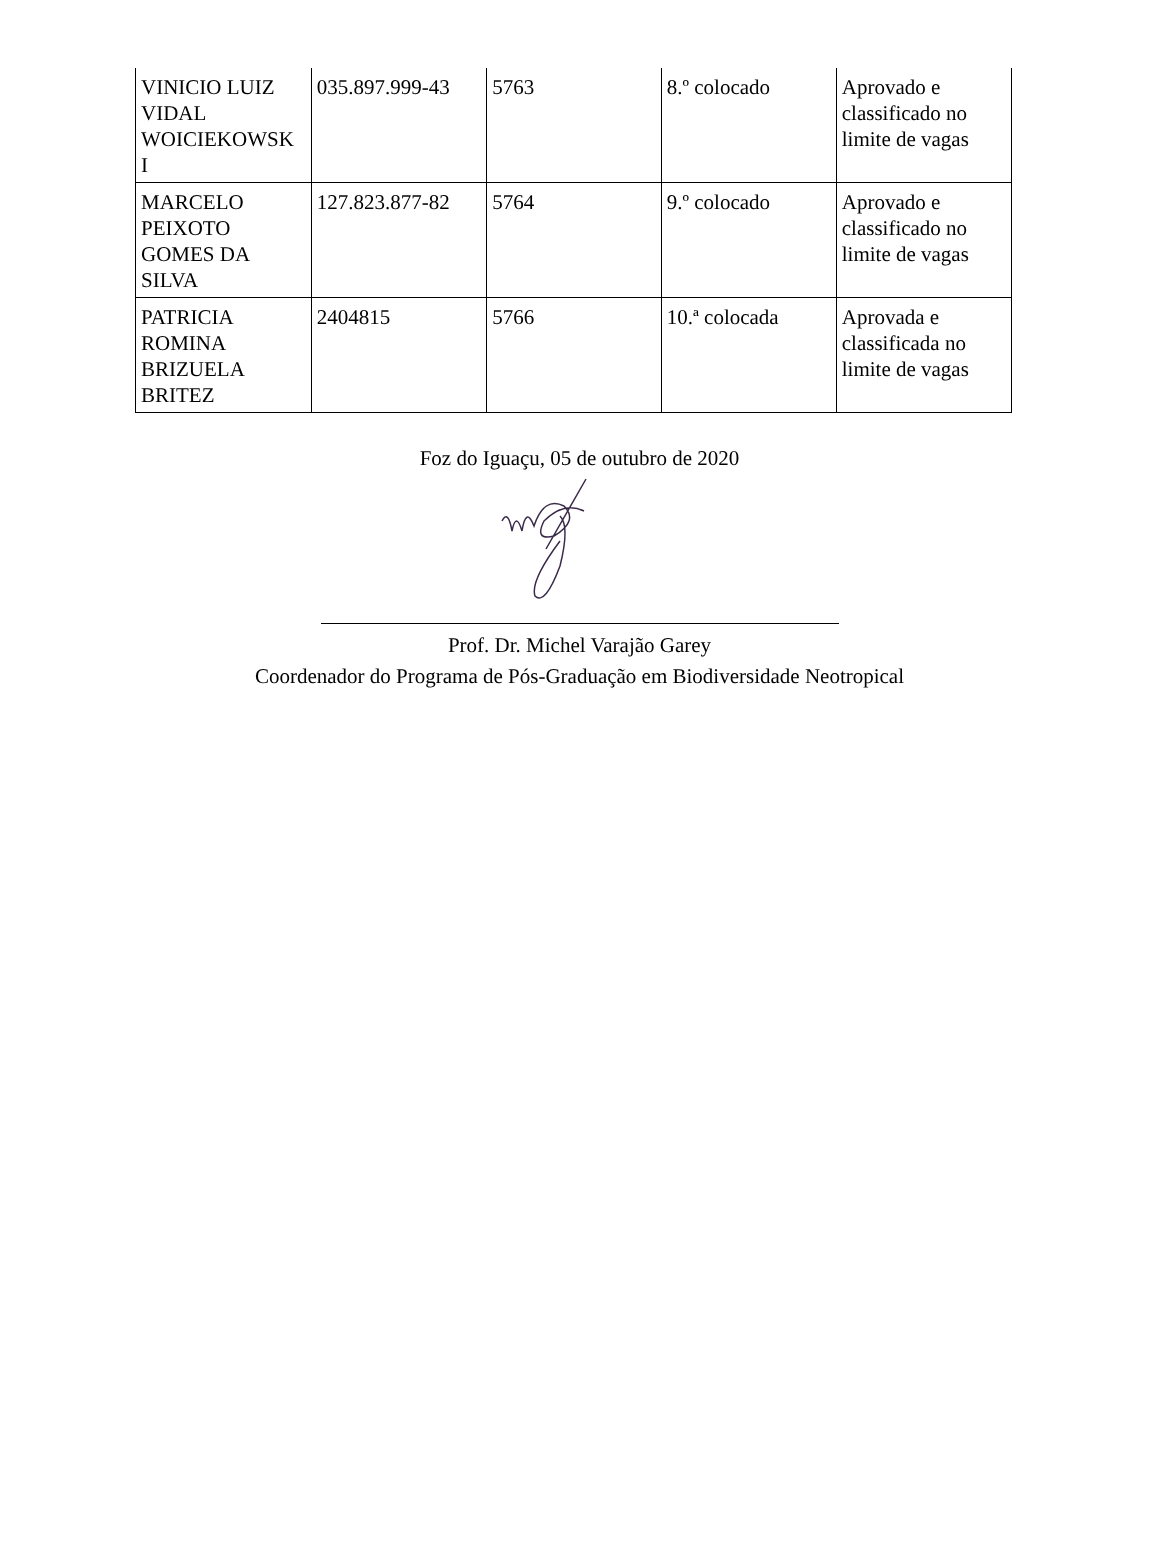| VINICIO LUIZ VIDAL WOICIEKOWSK I | 035.897.999-43 | 5763 | 8.º colocado | Aprovado e classificado no limite de vagas |
| MARCELO PEIXOTO GOMES DA SILVA | 127.823.877-82 | 5764 | 9.º colocado | Aprovado e classificado no limite de vagas |
| PATRICIA ROMINA BRIZUELA BRITEZ | 2404815 | 5766 | 10.ª colocada | Aprovada e classificada no limite de vagas |
Foz do Iguaçu, 05 de outubro de 2020
Prof. Dr. Michel Varajão Garey
Coordenador do Programa de Pós-Graduação em Biodiversidade Neotropical